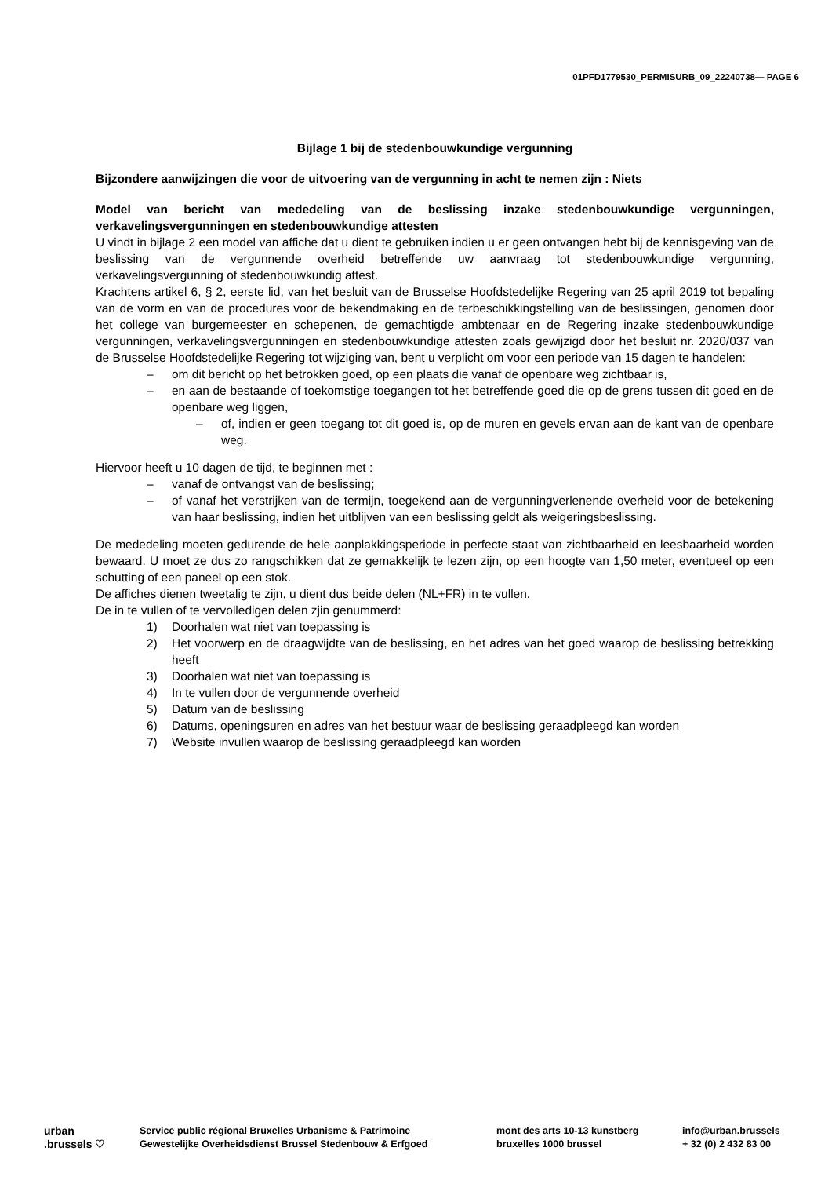01PFD1779530_PERMISURB_09_22240738— PAGE 6
Bijlage 1 bij de stedenbouwkundige vergunning
Bijzondere aanwijzingen die voor de uitvoering van de vergunning in acht te nemen zijn : Niets
Model van bericht van mededeling van de beslissing inzake stedenbouwkundige vergunningen, verkavelingsvergunningen en stedenbouwkundige attesten
U vindt in bijlage 2 een model van affiche dat u dient te gebruiken indien u er geen ontvangen hebt bij de kennisgeving van de beslissing van de vergunnende overheid betreffende uw aanvraag tot stedenbouwkundige vergunning, verkavelingsvergunning of stedenbouwkundig attest.
Krachtens artikel 6, § 2, eerste lid, van het besluit van de Brusselse Hoofdstedelijke Regering van 25 april 2019 tot bepaling van de vorm en van de procedures voor de bekendmaking en de terbeschikkingstelling van de beslissingen, genomen door het college van burgemeester en schepenen, de gemachtigde ambtenaar en de Regering inzake stedenbouwkundige vergunningen, verkavelingsvergunningen en stedenbouwkundige attesten zoals gewijzigd door het besluit nr. 2020/037 van de Brusselse Hoofdstedelijke Regering tot wijziging van, bent u verplicht om voor een periode van 15 dagen te handelen:
– om dit bericht op het betrokken goed, op een plaats die vanaf de openbare weg zichtbaar is,
– en aan de bestaande of toekomstige toegangen tot het betreffende goed die op de grens tussen dit goed en de openbare weg liggen,
– of, indien er geen toegang tot dit goed is, op de muren en gevels ervan aan de kant van de openbare weg.
Hiervoor heeft u 10 dagen de tijd, te beginnen met :
– vanaf de ontvangst van de beslissing;
– of vanaf het verstrijken van de termijn, toegekend aan de vergunningverlenende overheid voor de betekening van haar beslissing, indien het uitblijven van een beslissing geldt als weigeringsbeslissing.
De mededeling moeten gedurende de hele aanplakkingsperiode in perfecte staat van zichtbaarheid en leesbaarheid worden bewaard. U moet ze dus zo rangschikken dat ze gemakkelijk te lezen zijn, op een hoogte van 1,50 meter, eventueel op een schutting of een paneel op een stok.
De affiches dienen tweetalig te zijn, u dient dus beide delen (NL+FR) in te vullen.
De in te vullen of te vervolledigen delen zjin genummerd:
1) Doorhalen wat niet van toepassing is
2) Het voorwerp en de draagwijdte van de beslissing, en het adres van het goed waarop de beslissing betrekking heeft
3) Doorhalen wat niet van toepassing is
4) In te vullen door de vergunnende overheid
5) Datum van de beslissing
6) Datums, openingsuren en adres van het bestuur waar de beslissing geraadpleegd kan worden
7) Website invullen waarop de beslissing geraadpleegd kan worden
urban
.brussels ♡
Service public régional Bruxelles Urbanisme & Patrimoine
Gewestelijke Overheidsdienst Brussel Stedenbouw & Erfgoed
mont des arts 10-13 kunstberg
bruxelles 1000 brussel
info@urban.brussels
+ 32 (0) 2 432 83 00